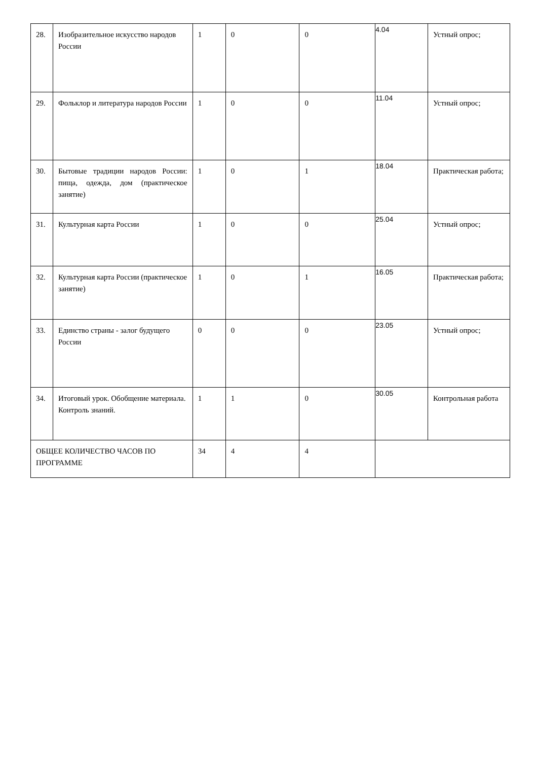| 28. | Изобразительное искусство народов России | 1 | 0 | 0 | 4.04 | Устный опрос; |
| 29. | Фольклор и литература народов России | 1 | 0 | 0 | 11.04 | Устный опрос; |
| 30. | Бытовые традиции народов России: пища, одежда, дом (практическое занятие) | 1 | 0 | 1 | 18.04 | Практическая работа; |
| 31. | Культурная карта России | 1 | 0 | 0 | 25.04 | Устный опрос; |
| 32. | Культурная карта России (практическое занятие) | 1 | 0 | 1 | 16.05 | Практическая работа; |
| 33. | Единство страны - залог будущего России | 0 | 0 | 0 | 23.05 | Устный опрос; |
| 34. | Итоговый урок. Обобщение материала. Контроль знаний. | 1 | 1 | 0 | 30.05 | Контрольная работа |
| ОБЩЕЕ КОЛИЧЕСТВО ЧАСОВ ПО ПРОГРАММЕ | | 34 | 4 | 4 | | |